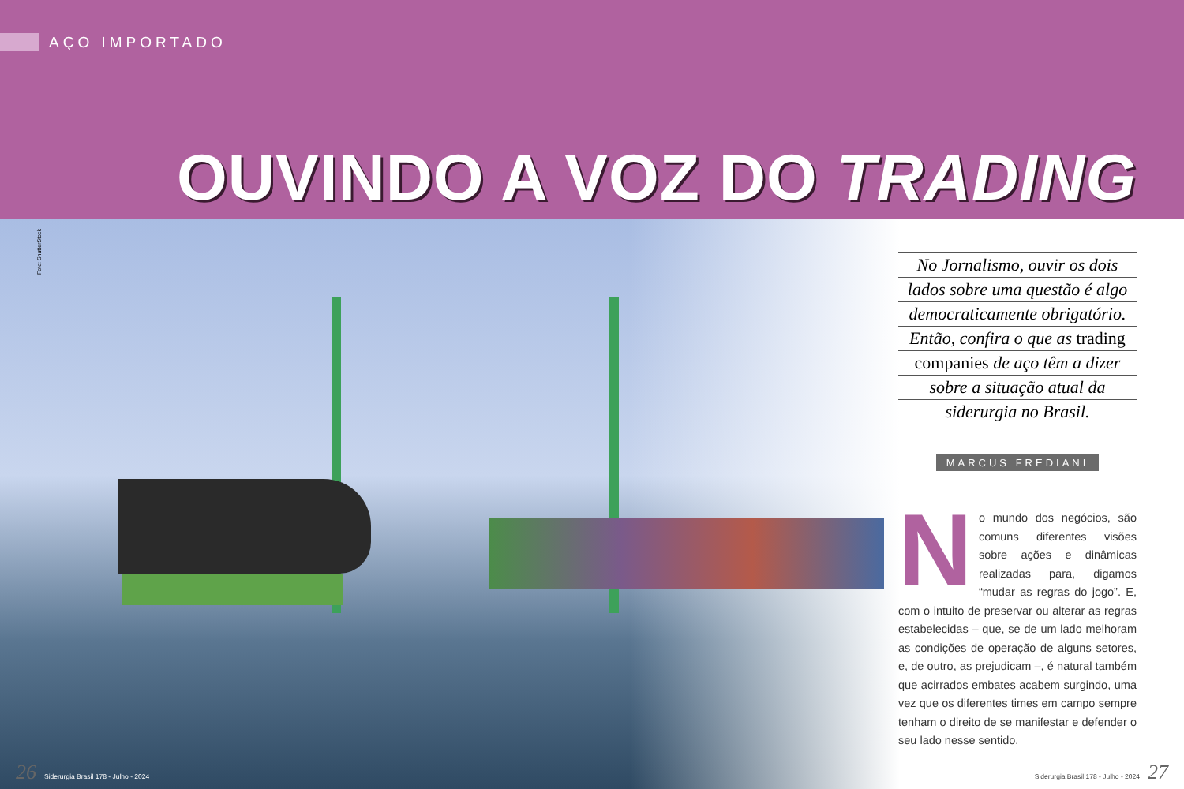AÇO IMPORTADO
OUVINDO A VOZ DO TRADING
Foto: ShutterStock
No Jornalismo, ouvir os dois
lados sobre uma questão é algo
democraticamente obrigatório.
Então, confira o que as trading
companies de aço têm a dizer
sobre a situação atual da
siderurgia no Brasil.
MARCUS FREDIANI
No mundo dos negócios, são comuns diferentes visões sobre ações e dinâmicas realizadas para, digamos “mudar as regras do jogo”. E, com o intuito de preservar ou alterar as regras estabelecidas – que, se de um lado melhoram as condições de operação de alguns setores, e, de outro, as prejudicam –, é natural também que acirrados embates acabem surgindo, uma vez que os diferentes times em campo sempre tenham o direito de se manifestar e defender o seu lado nesse sentido.
26 Siderurgia Brasil 178 - Julho - 2024
Siderurgia Brasil 178 - Julho - 2024 27